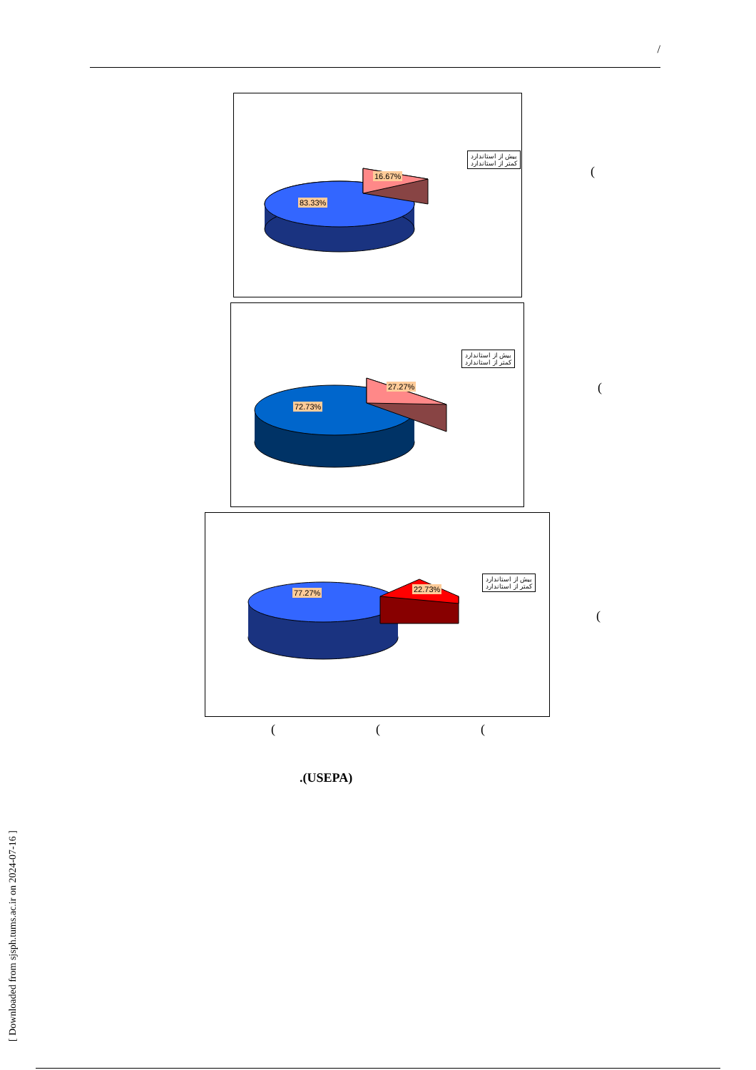/
بیش از استاندارد
کمتر از استاندارد
16.67%
83.33%
(
بیش از استاندارد
کمتر از استاندارد
27.27%
72.73%
(
بیش از استاندارد
کمتر از استاندارد
22.73%
77.27%
(
( ( (
.(USEPA)
[ Downloaded from sjsph.tums.ac.ir on 2024-07-16 ]